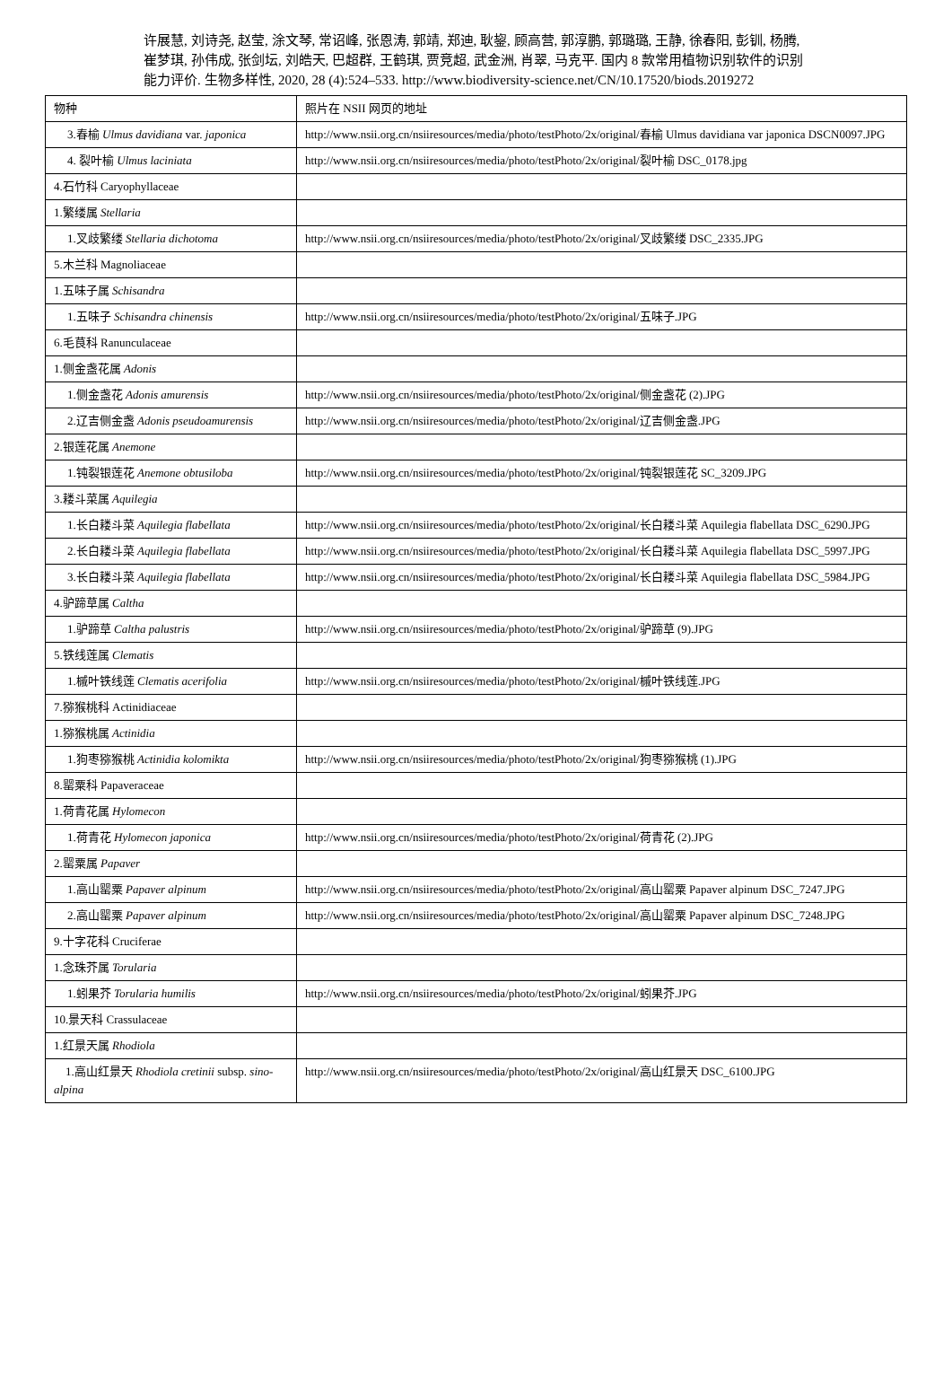许展慧, 刘诗尧, 赵莹, 涂文琴, 常诏峰, 张恩涛, 郭靖, 郑迪, 耿鋆, 顾高营, 郭淳鹏, 郭璐璐, 王静, 徐春阳, 彭钏, 杨腾, 崔梦琪, 孙伟成, 张剑坛, 刘皓天, 巴超群, 王鹤琪, 贾竞超, 武金洲, 肖翠, 马克平. 国内 8 款常用植物识别软件的识别能力评价. 生物多样性, 2020, 28 (4):524–533. http://www.biodiversity-science.net/CN/10.17520/biods.2019272
| 物种 | 照片在 NSII 网页的地址 |
| --- | --- |
| 3.春榆 Ulmus davidiana var. japonica | http://www.nsii.org.cn/nsiiresources/media/photo/testPhoto/2x/original/春榆 Ulmus davidiana var japonica DSCN0097.JPG |
| 4. 裂叶榆 Ulmus laciniata | http://www.nsii.org.cn/nsiiresources/media/photo/testPhoto/2x/original/裂叶榆 DSC_0178.jpg |
| 4.石竹科 Caryophyllaceae | |
| 1.繁缕属 Stellaria | |
| 1.叉歧繁缕 Stellaria dichotoma | http://www.nsii.org.cn/nsiiresources/media/photo/testPhoto/2x/original/叉歧繁缕 DSC_2335.JPG |
| 5.木兰科 Magnoliaceae | |
| 1.五味子属 Schisandra | |
| 1.五味子 Schisandra chinensis | http://www.nsii.org.cn/nsiiresources/media/photo/testPhoto/2x/original/五味子.JPG |
| 6.毛茛科 Ranunculaceae | |
| 1.侧金盏花属 Adonis | |
| 1.侧金盏花 Adonis amurensis | http://www.nsii.org.cn/nsiiresources/media/photo/testPhoto/2x/original/侧金盏花 (2).JPG |
| 2.辽吉侧金盏 Adonis pseudoamurensis | http://www.nsii.org.cn/nsiiresources/media/photo/testPhoto/2x/original/辽吉侧金盏.JPG |
| 2.银莲花属 Anemone | |
| 1.钝裂银莲花 Anemone obtusiloba | http://www.nsii.org.cn/nsiiresources/media/photo/testPhoto/2x/original/钝裂银莲花 SC_3209.JPG |
| 3.耧斗菜属 Aquilegia | |
| 1.长白耧斗菜 Aquilegia flabellata | http://www.nsii.org.cn/nsiiresources/media/photo/testPhoto/2x/original/长白耧斗菜 Aquilegia flabellata DSC_6290.JPG |
| 2.长白耧斗菜 Aquilegia flabellata | http://www.nsii.org.cn/nsiiresources/media/photo/testPhoto/2x/original/长白耧斗菜 Aquilegia flabellata DSC_5997.JPG |
| 3.长白耧斗菜 Aquilegia flabellata | http://www.nsii.org.cn/nsiiresources/media/photo/testPhoto/2x/original/长白耧斗菜 Aquilegia flabellata DSC_5984.JPG |
| 4.驴蹄草属 Caltha | |
| 1.驴蹄草 Caltha palustris | http://www.nsii.org.cn/nsiiresources/media/photo/testPhoto/2x/original/驴蹄草 (9).JPG |
| 5.铁线莲属 Clematis | |
| 1.槭叶铁线莲 Clematis acerifolia | http://www.nsii.org.cn/nsiiresources/media/photo/testPhoto/2x/original/槭叶铁线莲.JPG |
| 7.猕猴桃科 Actinidiaceae | |
| 1.猕猴桃属 Actinidia | |
| 1.狗枣猕猴桃 Actinidia kolomikta | http://www.nsii.org.cn/nsiiresources/media/photo/testPhoto/2x/original/狗枣猕猴桃 (1).JPG |
| 8.罂粟科 Papaveraceae | |
| 1.荷青花属 Hylomecon | |
| 1.荷青花 Hylomecon japonica | http://www.nsii.org.cn/nsiiresources/media/photo/testPhoto/2x/original/荷青花 (2).JPG |
| 2.罂粟属 Papaver | |
| 1.高山罂粟 Papaver alpinum | http://www.nsii.org.cn/nsiiresources/media/photo/testPhoto/2x/original/高山罂粟 Papaver alpinum DSC_7247.JPG |
| 2.高山罂粟 Papaver alpinum | http://www.nsii.org.cn/nsiiresources/media/photo/testPhoto/2x/original/高山罂粟 Papaver alpinum DSC_7248.JPG |
| 9.十字花科 Cruciferae | |
| 1.念珠芥属 Torularia | |
| 1.蚓果芥 Torularia humilis | http://www.nsii.org.cn/nsiiresources/media/photo/testPhoto/2x/original/蚓果芥.JPG |
| 10.景天科 Crassulaceae | |
| 1.红景天属 Rhodiola | |
| 1.高山红景天 Rhodiola cretinii subsp. sino-alpina | http://www.nsii.org.cn/nsiiresources/media/photo/testPhoto/2x/original/高山红景天 DSC_6100.JPG |